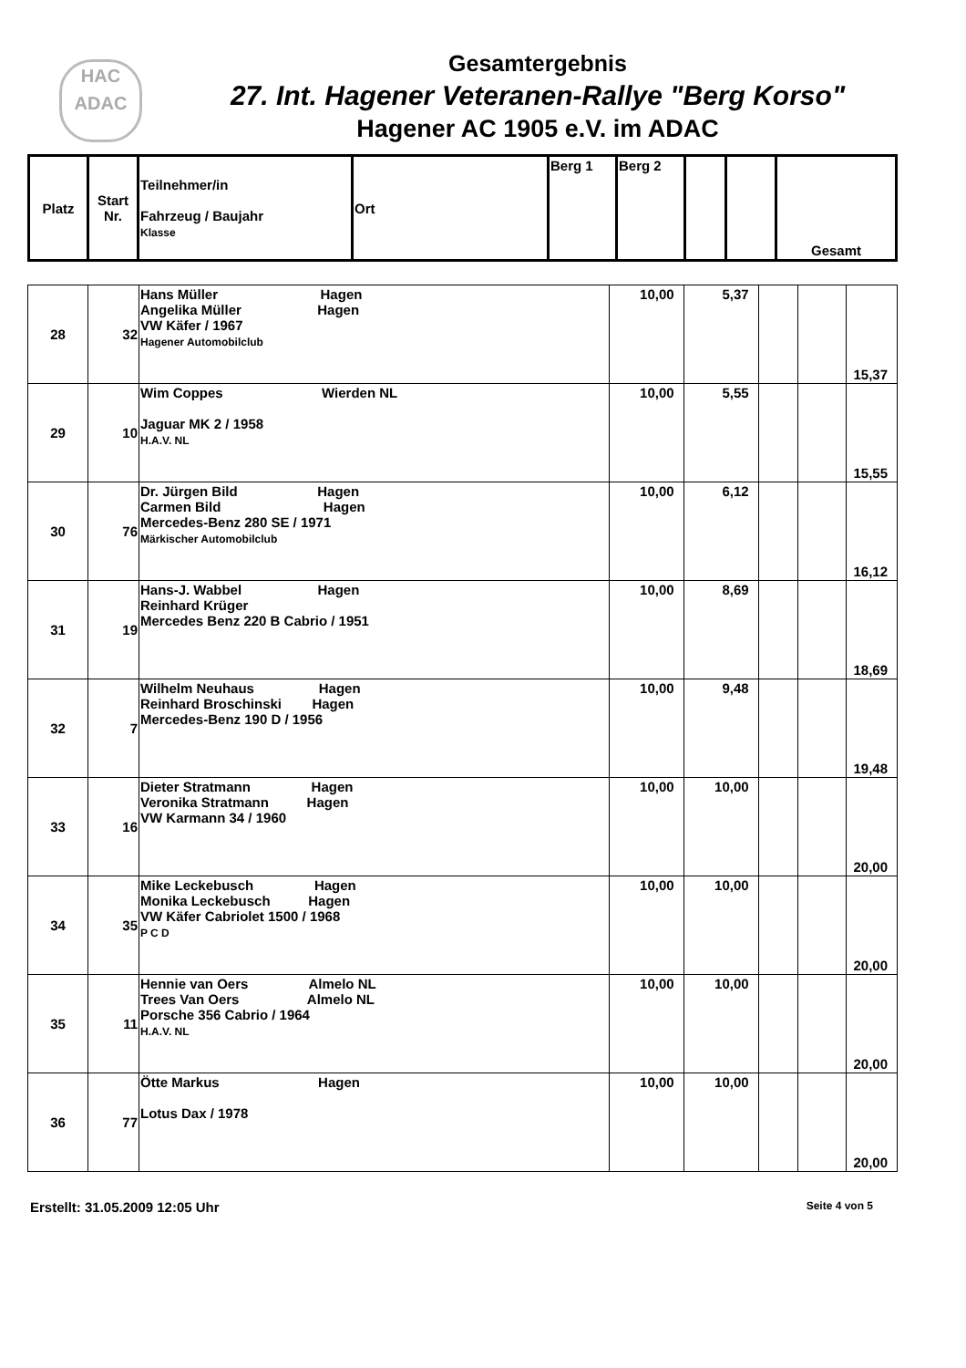HAC
ADAC
Gesamtergebnis
27. Int. Hagener Veteranen-Rallye "Berg Korso"
Hagener AC 1905 e.V. im ADAC
| Platz | Start Nr. | Teilnehmer/in Fahrzeug / Baujahr Klasse | Ort | Berg 1 | Berg 2 | | | Gesamt |
| 28 | 32 | Hans Müller Hagen Angelika Müller Hagen VW Käfer / 1967 Hagener Automobilclub | 10,00 | 5,37 | | | 15,37 |
| 29 | 10 | Wim Coppes Wierden NL Jaguar MK 2 / 1958 H.A.V. NL | 10,00 | 5,55 | | | 15,55 |
| 30 | 76 | Dr. Jürgen Bild Hagen Carmen Bild Hagen Mercedes-Benz 280 SE / 1971 Märkischer Automobilclub | 10,00 | 6,12 | | | 16,12 |
| 31 | 19 | Hans-J. Wabbel Hagen Reinhard Krüger Mercedes Benz 220 B Cabrio / 1951 | 10,00 | 8,69 | | | 18,69 |
| 32 | 7 | Wilhelm Neuhaus Hagen Reinhard Broschinski Hagen Mercedes-Benz 190 D / 1956 | 10,00 | 9,48 | | | 19,48 |
| 33 | 16 | Dieter Stratmann Hagen Veronika Stratmann Hagen VW Karmann 34 / 1960 | 10,00 | 10,00 | | | 20,00 |
| 34 | 35 | Mike Leckebusch Hagen Monika Leckebusch Hagen VW Käfer Cabriolet 1500 / 1968 P C D | 10,00 | 10,00 | | | 20,00 |
| 35 | 11 | Hennie van Oers Almelo NL Trees Van Oers Almelo NL Porsche 356 Cabrio / 1964 H.A.V. NL | 10,00 | 10,00 | | | 20,00 |
| 36 | 77 | Ötte Markus Hagen Lotus Dax / 1978 | 10,00 | 10,00 | | | 20,00 |
Erstellt: 31.05.2009 12:05 Uhr Seite 4 von 5